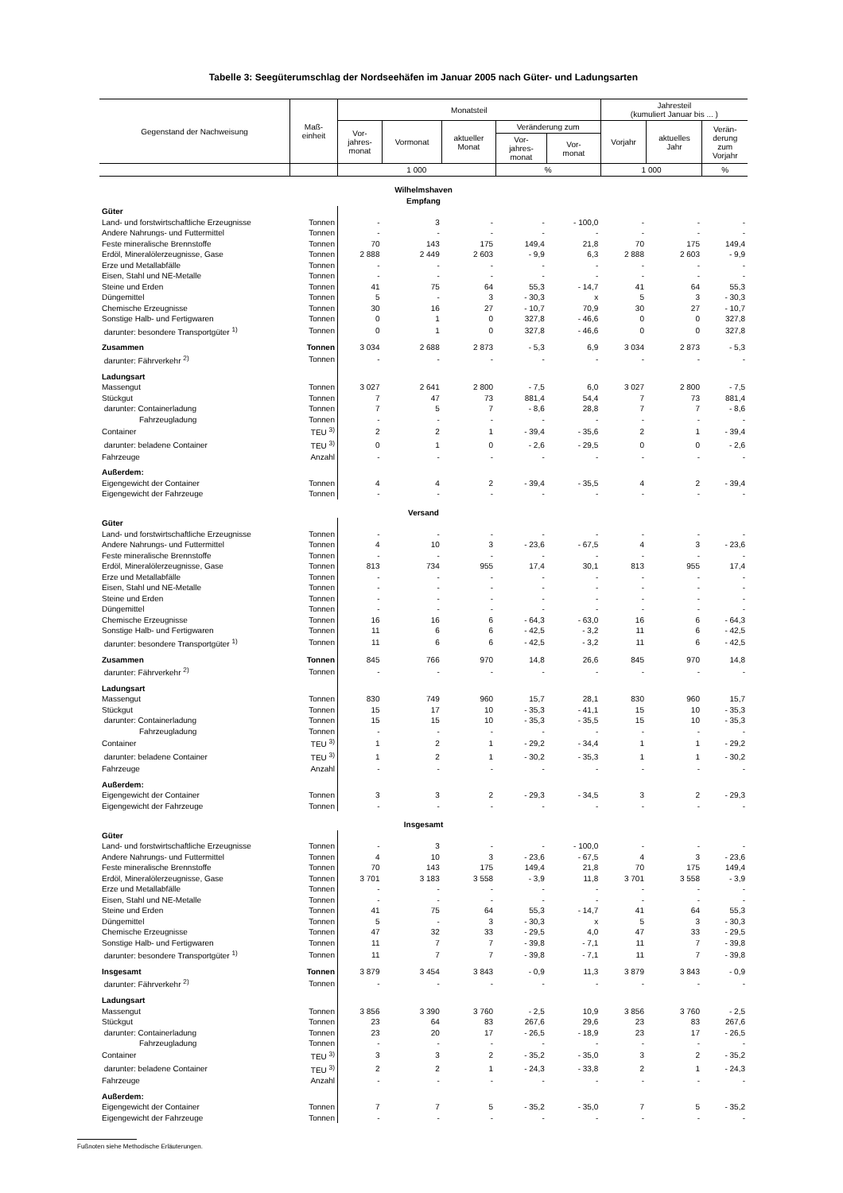Tabelle 3: Seegüterumschlag der Nordseehäfen im Januar 2005 nach Güter- und Ladungsarten
| Gegenstand der Nachweisung | Maß- einheit | Monatsteil | | | | | Jahresteil (kumuliert Januar bis ... ) | | |
| --- | --- | --- | --- | --- | --- | --- | --- | --- | --- |
| | | Vor- jahres- monat | Vormonat | aktueller Monat | Veränderung zum | | Vorjahr | aktuelles Jahr | Verän- derung zum Vorjahr |
| | | | | | Vor- jahres- monat | Vor- monat | | | |
| | | 1 000 | | | % | | 1 000 | | % |
| Wilhelmshaven Empfang | | | | | | | | | |
| Güter | | | | | | | | | |
| Land- und forstwirtschaftliche Erzeugnisse | Tonnen | - | 3 | - | - | - 100,0 | - | - | - |
| Andere Nahrungs- und Futtermittel | Tonnen | - | - | - | - | - | - | - | - |
| Feste mineralische Brennstoffe | Tonnen | 70 | 143 | 175 | 149,4 | 21,8 | 70 | 175 | 149,4 |
| Erdöl, Mineralölerzeugnisse, Gase | Tonnen | 2 888 | 2 449 | 2 603 | - 9,9 | 6,3 | 2 888 | 2 603 | - 9,9 |
| Erze und Metallabfälle | Tonnen | - | - | - | - | - | - | - | - |
| Eisen, Stahl und NE-Metalle | Tonnen | - | - | - | - | - | - | - | - |
| Steine und Erden | Tonnen | 41 | 75 | 64 | 55,3 | - 14,7 | 41 | 64 | 55,3 |
| Düngemittel | Tonnen | 5 | - | 3 | - 30,3 | x | 5 | 3 | - 30,3 |
| Chemische Erzeugnisse | Tonnen | 30 | 16 | 27 | - 10,7 | 70,9 | 30 | 27 | - 10,7 |
| Sonstige Halb- und Fertigwaren | Tonnen | 0 | 1 | 0 | 327,8 | - 46,6 | 0 | 0 | 327,8 |
| darunter: besondere Transportgüter <sup>1)</sup> | Tonnen | 0 | 1 | 0 | 327,8 | - 46,6 | 0 | 0 | 327,8 |
| Zusammen | Tonnen | 3 034 | 2 688 | 2 873 | - 5,3 | 6,9 | 3 034 | 2 873 | - 5,3 |
| darunter: Fährverkehr <sup>2)</sup> | Tonnen | - | - | - | - | - | - | - | - |
| Ladungsart | | | | | | | | | |
| Massengut | Tonnen | 3 027 | 2 641 | 2 800 | - 7,5 | 6,0 | 3 027 | 2 800 | - 7,5 |
| Stückgut | Tonnen | 7 | 47 | 73 | 881,4 | 54,4 | 7 | 73 | 881,4 |
| darunter: Containerladung | Tonnen | 7 | 5 | 7 | - 8,6 | 28,8 | 7 | 7 | - 8,6 |
| Fahrzeugladung | Tonnen | - | - | - | - | - | - | - | - |
| Container | TEU <sup>3)</sup> | 2 | 2 | 1 | - 39,4 | - 35,6 | 2 | 1 | - 39,4 |
| darunter: beladene Container | TEU <sup>3)</sup> | 0 | 1 | 0 | - 2,6 | - 29,5 | 0 | 0 | - 2,6 |
| Fahrzeuge | Anzahl | - | - | - | - | - | - | - | - |
| Außerdem: | | | | | | | | | |
| Eigengewicht der Container | Tonnen | 4 | 4 | 2 | - 39,4 | - 35,5 | 4 | 2 | - 39,4 |
| Eigengewicht der Fahrzeuge | Tonnen | - | - | - | - | - | - | - | - |
| Versand | | | | | | | | | |
| Güter | | | | | | | | | |
| Land- und forstwirtschaftliche Erzeugnisse | Tonnen | - | - | - | - | - | - | - | - |
| Andere Nahrungs- und Futtermittel | Tonnen | 4 | 10 | 3 | - 23,6 | - 67,5 | 4 | 3 | - 23,6 |
| Feste mineralische Brennstoffe | Tonnen | - | - | - | - | - | - | - | - |
| Erdöl, Mineralölerzeugnisse, Gase | Tonnen | 813 | 734 | 955 | 17,4 | 30,1 | 813 | 955 | 17,4 |
| Erze und Metallabfälle | Tonnen | - | - | - | - | - | - | - | - |
| Eisen, Stahl und NE-Metalle | Tonnen | - | - | - | - | - | - | - | - |
| Steine und Erden | Tonnen | - | - | - | - | - | - | - | - |
| Düngemittel | Tonnen | - | - | - | - | - | - | - | - |
| Chemische Erzeugnisse | Tonnen | 16 | 16 | 6 | - 64,3 | - 63,0 | 16 | 6 | - 64,3 |
| Sonstige Halb- und Fertigwaren | Tonnen | 11 | 6 | 6 | - 42,5 | - 3,2 | 11 | 6 | - 42,5 |
| darunter: besondere Transportgüter <sup>1)</sup> | Tonnen | 11 | 6 | 6 | - 42,5 | - 3,2 | 11 | 6 | - 42,5 |
| Zusammen | Tonnen | 845 | 766 | 970 | 14,8 | 26,6 | 845 | 970 | 14,8 |
| darunter: Fährverkehr <sup>2)</sup> | Tonnen | - | - | - | - | - | - | - | - |
| Ladungsart | | | | | | | | | |
| Massengut | Tonnen | 830 | 749 | 960 | 15,7 | 28,1 | 830 | 960 | 15,7 |
| Stückgut | Tonnen | 15 | 17 | 10 | - 35,3 | - 41,1 | 15 | 10 | - 35,3 |
| darunter: Containerladung | Tonnen | 15 | 15 | 10 | - 35,3 | - 35,5 | 15 | 10 | - 35,3 |
| Fahrzeugladung | Tonnen | - | - | - | - | - | - | - | - |
| Container | TEU <sup>3)</sup> | 1 | 2 | 1 | - 29,2 | - 34,4 | 1 | 1 | - 29,2 |
| darunter: beladene Container | TEU <sup>3)</sup> | 1 | 2 | 1 | - 30,2 | - 35,3 | 1 | 1 | - 30,2 |
| Fahrzeuge | Anzahl | - | - | - | - | - | - | - | - |
| Außerdem: | | | | | | | | | |
| Eigengewicht der Container | Tonnen | 3 | 3 | 2 | - 29,3 | - 34,5 | 3 | 2 | - 29,3 |
| Eigengewicht der Fahrzeuge | Tonnen | - | - | - | - | - | - | - | - |
| Insgesamt | | | | | | | | | |
| Güter | | | | | | | | | |
| Land- und forstwirtschaftliche Erzeugnisse | Tonnen | - | 3 | - | - | - 100,0 | - | - | - |
| Andere Nahrungs- und Futtermittel | Tonnen | 4 | 10 | 3 | - 23,6 | - 67,5 | 4 | 3 | - 23,6 |
| Feste mineralische Brennstoffe | Tonnen | 70 | 143 | 175 | 149,4 | 21,8 | 70 | 175 | 149,4 |
| Erdöl, Mineralölerzeugnisse, Gase | Tonnen | 3 701 | 3 183 | 3 558 | - 3,9 | 11,8 | 3 701 | 3 558 | - 3,9 |
| Erze und Metallabfälle | Tonnen | - | - | - | - | - | - | - | - |
| Eisen, Stahl und NE-Metalle | Tonnen | - | - | - | - | - | - | - | - |
| Steine und Erden | Tonnen | 41 | 75 | 64 | 55,3 | - 14,7 | 41 | 64 | 55,3 |
| Düngemittel | Tonnen | 5 | - | 3 | - 30,3 | x | 5 | 3 | - 30,3 |
| Chemische Erzeugnisse | Tonnen | 47 | 32 | 33 | - 29,5 | 4,0 | 47 | 33 | - 29,5 |
| Sonstige Halb- und Fertigwaren | Tonnen | 11 | 7 | 7 | - 39,8 | - 7,1 | 11 | 7 | - 39,8 |
| darunter: besondere Transportgüter <sup>1)</sup> | Tonnen | 11 | 7 | 7 | - 39,8 | - 7,1 | 11 | 7 | - 39,8 |
| Insgesamt | Tonnen | 3 879 | 3 454 | 3 843 | - 0,9 | 11,3 | 3 879 | 3 843 | - 0,9 |
| darunter: Fährverkehr <sup>2)</sup> | Tonnen | - | - | - | - | - | - | - | - |
| Ladungsart | | | | | | | | | |
| Massengut | Tonnen | 3 856 | 3 390 | 3 760 | - 2,5 | 10,9 | 3 856 | 3 760 | - 2,5 |
| Stückgut | Tonnen | 23 | 64 | 83 | 267,6 | 29,6 | 23 | 83 | 267,6 |
| darunter: Containerladung | Tonnen | 23 | 20 | 17 | - 26,5 | - 18,9 | 23 | 17 | - 26,5 |
| Fahrzeugladung | Tonnen | - | - | - | - | - | - | - | - |
| Container | TEU <sup>3)</sup> | 3 | 3 | 2 | - 35,2 | - 35,0 | 3 | 2 | - 35,2 |
| darunter: beladene Container | TEU <sup>3)</sup> | 2 | 2 | 1 | - 24,3 | - 33,8 | 2 | 1 | - 24,3 |
| Fahrzeuge | Anzahl | - | - | - | - | - | - | - | - |
| Außerdem: | | | | | | | | | |
| Eigengewicht der Container | Tonnen | 7 | 7 | 5 | - 35,2 | - 35,0 | 7 | 5 | - 35,2 |
| Eigengewicht der Fahrzeuge | Tonnen | - | - | - | - | - | - | - | - |
Fußnoten siehe Methodische Erläuterungen.